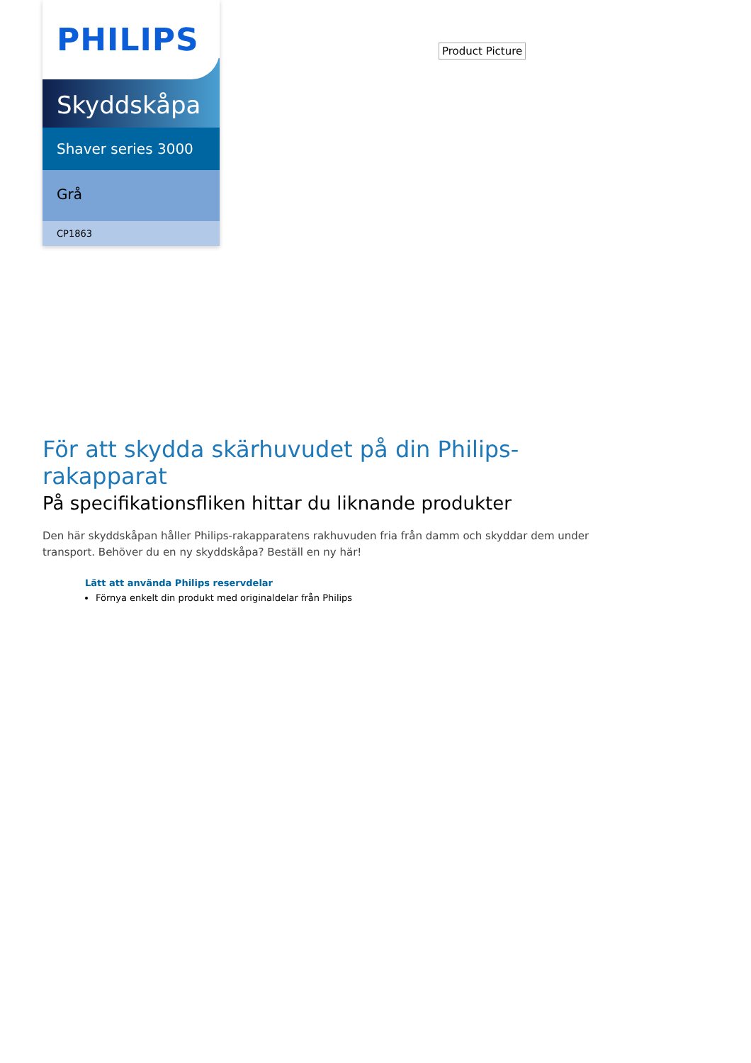PHILIPS
Skyddskåpa
Shaver series 3000
Grå
CP1863
Product Picture
För att skydda skärhuvudet på din Philips-rakapparat
På specifikationsfliken hittar du liknande produkter
Den här skyddskåpan håller Philips-rakapparatens rakhuvuden fria från damm och skyddar dem under transport. Behöver du en ny skyddskåpa? Beställ en ny här!
Lätt att använda Philips reservdelar
Förnya enkelt din produkt med originaldelar från Philips